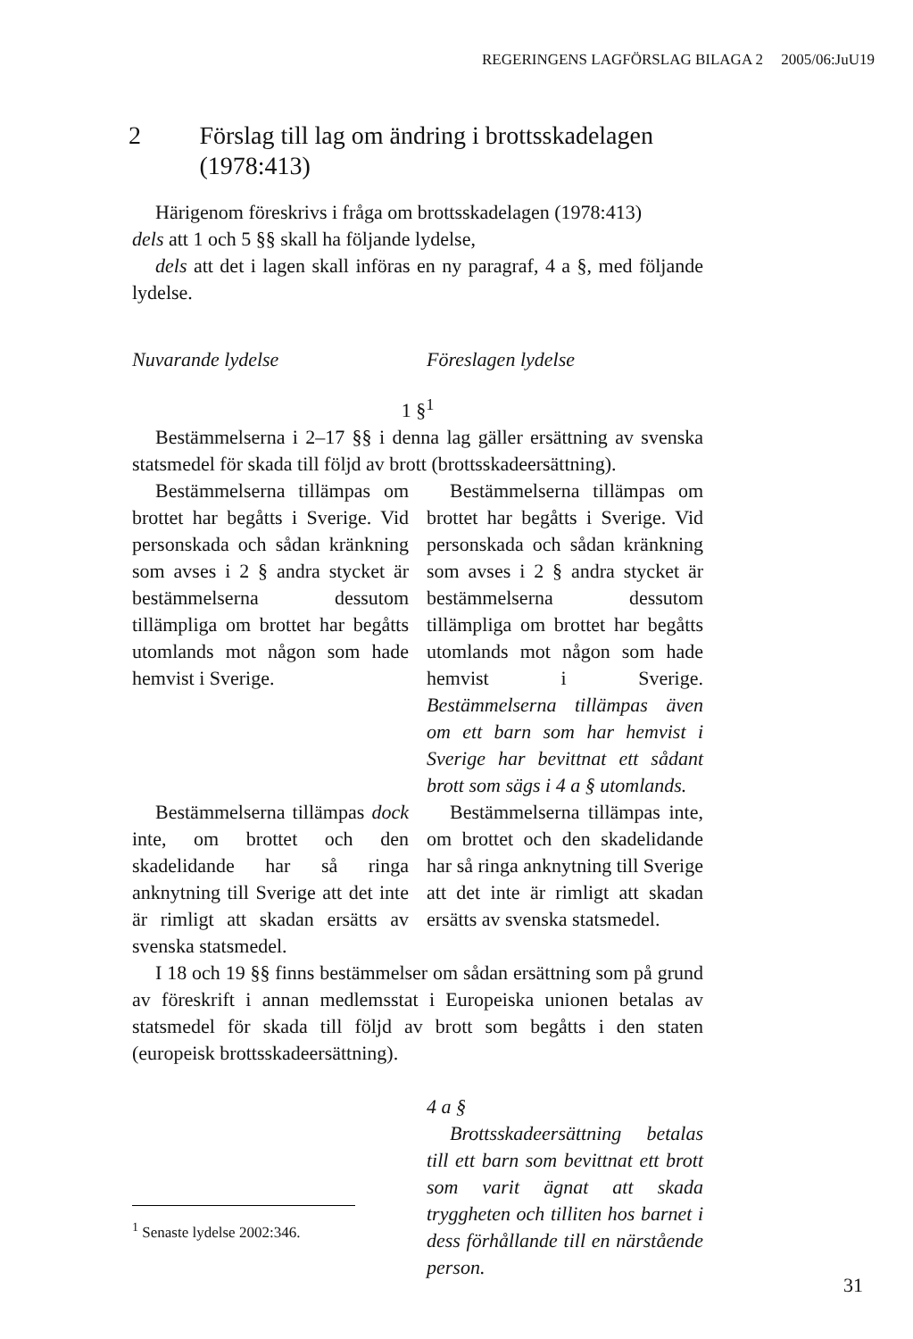REGERINGENS LAGFÖRSLAG BILAGA 2 2005/06:JuU19
2 Förslag till lag om ändring i brottsskadelagen (1978:413)
Härigenom föreskrivs i fråga om brottsskadelagen (1978:413)
dels att 1 och 5 §§ skall ha följande lydelse,
dels att det i lagen skall införas en ny paragraf, 4 a §, med följande lydelse.
Nuvarande lydelse Föreslagen lydelse
1 §<sup>1</sup>
Bestämmelserna i 2–17 §§ i denna lag gäller ersättning av svenska statsmedel för skada till följd av brott (brottsskadeersättning).
Bestämmelserna tillämpas om brottet har begåtts i Sverige. Vid personskada och sådan kränkning som avses i 2 § andra stycket är bestämmelserna dessutom tillämpliga om brottet har begåtts utomlands mot någon som hade hemvist i Sverige.
Bestämmelserna tillämpas dock inte, om brottet och den skadelidande har så ringa anknytning till Sverige att det inte är rimligt att skadan ersätts av svenska statsmedel.
Bestämmelserna tillämpas om brottet har begåtts i Sverige. Vid personskada och sådan kränkning som avses i 2 § andra stycket är bestämmelserna dessutom tillämpliga om brottet har begåtts utomlands mot någon som hade hemvist i Sverige. Bestämmelserna tillämpas även om ett barn som har hemvist i Sverige har bevittnat ett sådant brott som sägs i 4 a § utomlands.
Bestämmelserna tillämpas inte, om brottet och den skadelidande har så ringa anknytning till Sverige att det inte är rimligt att skadan ersätts av svenska statsmedel.
I 18 och 19 §§ finns bestämmelser om sådan ersättning som på grund av föreskrift i annan medlemsstat i Europeiska unionen betalas av statsmedel för skada till följd av brott som begåtts i den staten (europeisk brottsskadeersättning).
4 a §
Brottsskadeersättning betalas till ett barn som bevittnat ett brott som varit ägnat att skada tryggheten och tilliten hos barnet i dess förhållande till en närstående person.
<sup>1</sup> Senaste lydelse 2002:346.
31